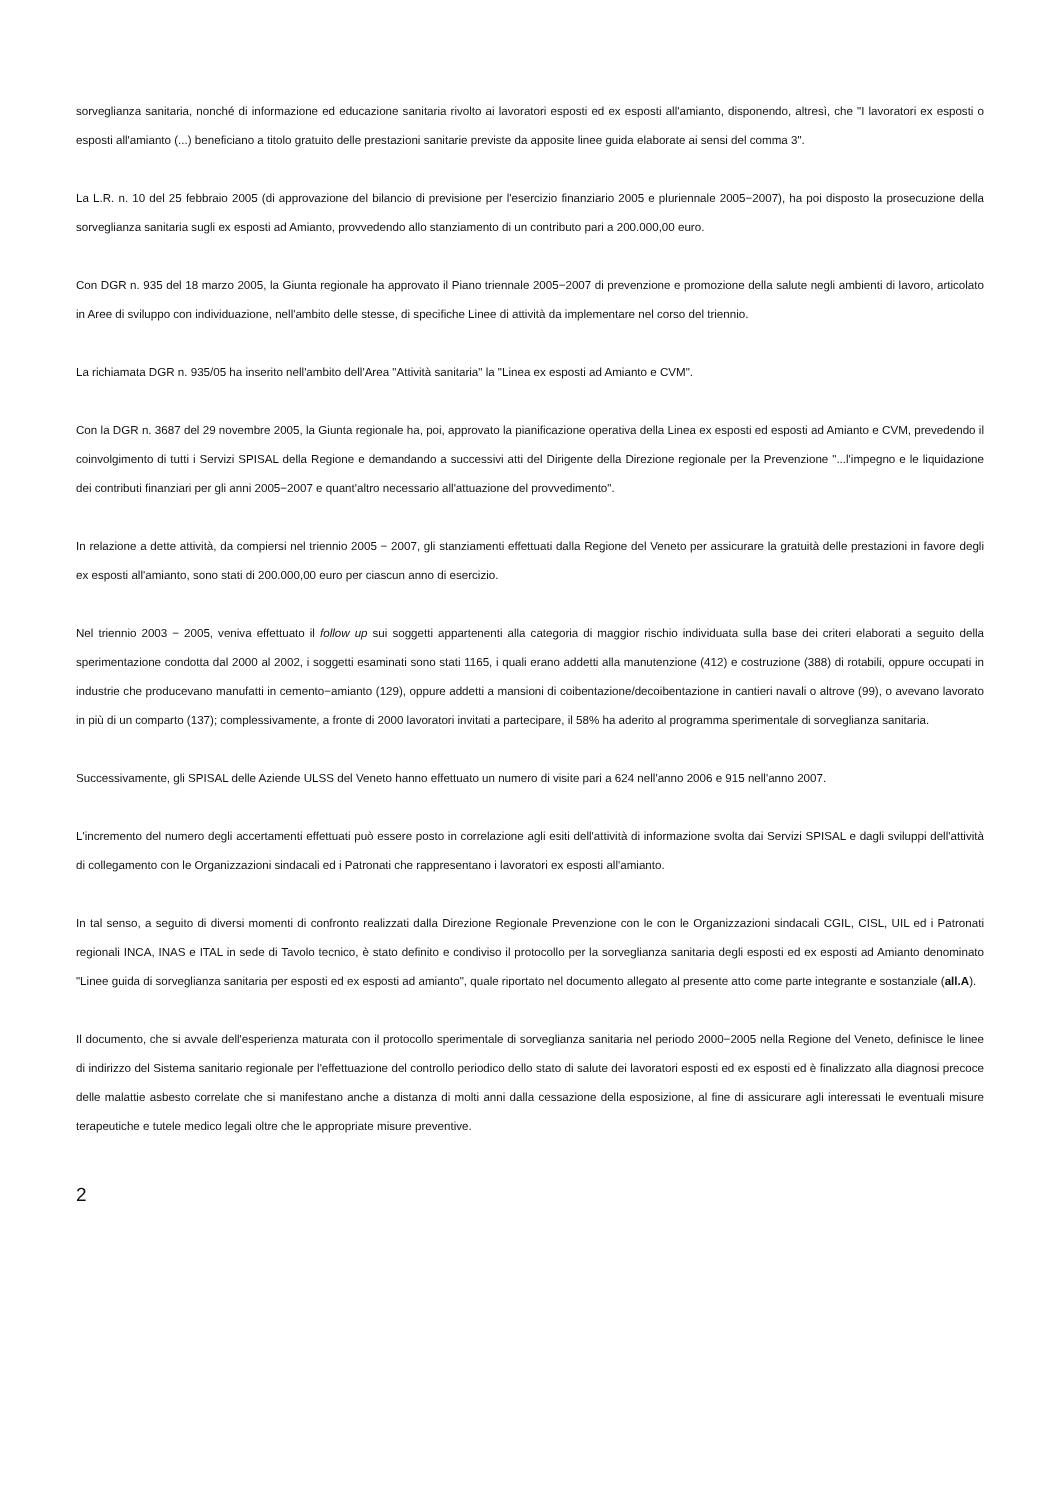sorveglianza sanitaria, nonché di informazione ed educazione sanitaria rivolto ai lavoratori esposti ed ex esposti all'amianto, disponendo, altresì, che "I lavoratori ex esposti o esposti all'amianto (...) beneficiano a titolo gratuito delle prestazioni sanitarie previste da apposite linee guida elaborate ai sensi del comma 3".
La L.R. n. 10 del 25 febbraio 2005 (di approvazione del bilancio di previsione per l'esercizio finanziario 2005 e pluriennale 2005−2007), ha poi disposto la prosecuzione della sorveglianza sanitaria sugli ex esposti ad Amianto, provvedendo allo stanziamento di un contributo pari a 200.000,00 euro.
Con DGR n. 935 del 18 marzo 2005, la Giunta regionale ha approvato il Piano triennale 2005−2007 di prevenzione e promozione della salute negli ambienti di lavoro, articolato in Aree di sviluppo con individuazione, nell'ambito delle stesse, di specifiche Linee di attività da implementare nel corso del triennio.
La richiamata DGR n. 935/05 ha inserito nell'ambito dell'Area "Attività sanitaria" la "Linea ex esposti ad Amianto e CVM".
Con la DGR n. 3687 del 29 novembre 2005, la Giunta regionale ha, poi, approvato la pianificazione operativa della Linea ex esposti ed esposti ad Amianto e CVM, prevedendo il coinvolgimento di tutti i Servizi SPISAL della Regione e demandando a successivi atti del Dirigente della Direzione regionale per la Prevenzione "...l'impegno e le liquidazione dei contributi finanziari per gli anni 2005−2007 e quant'altro necessario all'attuazione del provvedimento".
In relazione a dette attività, da compiersi nel triennio 2005 − 2007, gli stanziamenti effettuati dalla Regione del Veneto per assicurare la gratuità delle prestazioni in favore degli ex esposti all'amianto, sono stati di 200.000,00 euro per ciascun anno di esercizio.
Nel triennio 2003 − 2005, veniva effettuato il follow up sui soggetti appartenenti alla categoria di maggior rischio individuata sulla base dei criteri elaborati a seguito della sperimentazione condotta dal 2000 al 2002, i soggetti esaminati sono stati 1165, i quali erano addetti alla manutenzione (412) e costruzione (388) di rotabili, oppure occupati in industrie che producevano manufatti in cemento−amianto (129), oppure addetti a mansioni di coibentazione/decoibentazione in cantieri navali o altrove (99), o avevano lavorato in più di un comparto (137); complessivamente, a fronte di 2000 lavoratori invitati a partecipare, il 58% ha aderito al programma sperimentale di sorveglianza sanitaria.
Successivamente, gli SPISAL delle Aziende ULSS del Veneto hanno effettuato un numero di visite pari a 624 nell'anno 2006 e 915 nell'anno 2007.
L'incremento del numero degli accertamenti effettuati può essere posto in correlazione agli esiti dell'attività di informazione svolta dai Servizi SPISAL e dagli sviluppi dell'attività di collegamento con le Organizzazioni sindacali ed i Patronati che rappresentano i lavoratori ex esposti all'amianto.
In tal senso, a seguito di diversi momenti di confronto realizzati dalla Direzione Regionale Prevenzione con le con le Organizzazioni sindacali CGIL, CISL, UIL ed i Patronati regionali INCA, INAS e ITAL in sede di Tavolo tecnico, è stato definito e condiviso il protocollo per la sorveglianza sanitaria degli esposti ed ex esposti ad Amianto denominato "Linee guida di sorveglianza sanitaria per esposti ed ex esposti ad amianto", quale riportato nel documento allegato al presente atto come parte integrante e sostanziale (all.A).
Il documento, che si avvale dell'esperienza maturata con il protocollo sperimentale di sorveglianza sanitaria nel periodo 2000−2005 nella Regione del Veneto, definisce le linee di indirizzo del Sistema sanitario regionale per l'effettuazione del controllo periodico dello stato di salute dei lavoratori esposti ed ex esposti ed è finalizzato alla diagnosi precoce delle malattie asbesto correlate che si manifestano anche a distanza di molti anni dalla cessazione della esposizione, al fine di assicurare agli interessati le eventuali misure terapeutiche e tutele medico legali oltre che le appropriate misure preventive.
2